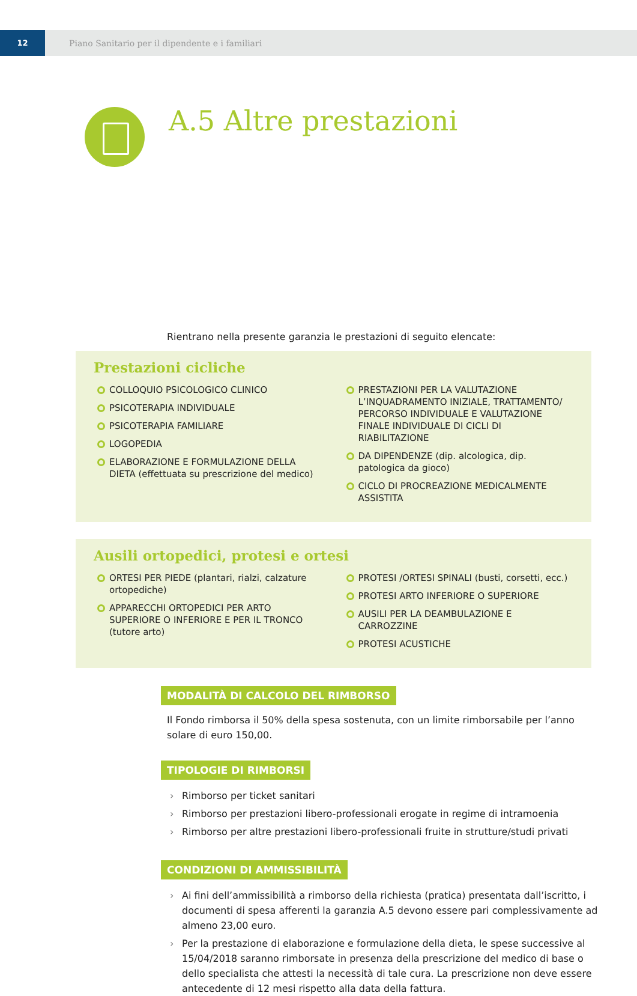12 Piano Sanitario per il dipendente e i familiari
A.5 Altre prestazioni
Rientrano nella presente garanzia le prestazioni di seguito elencate:
Prestazioni cicliche
COLLOQUIO PSICOLOGICO CLINICO
PSICOTERAPIA INDIVIDUALE
PSICOTERAPIA FAMILIARE
LOGOPEDIA
ELABORAZIONE E FORMULAZIONE DELLA DIETA (effettuata su prescrizione del medico)
PRESTAZIONI PER LA VALUTAZIONE L’INQUADRAMENTO INIZIALE, TRATTAMENTO/ PERCORSO INDIVIDUALE E VALUTAZIONE FINALE INDIVIDUALE DI CICLI DI RIABILITAZIONE
DA DIPENDENZE (dip. alcologica, dip. patologica da gioco)
CICLO DI PROCREAZIONE MEDICALMENTE ASSISTITA
Ausili ortopedici, protesi e ortesi
ORTESI PER PIEDE (plantari, rialzi, calzature ortopediche)
APPARECCHI ORTOPEDICI PER ARTO SUPERIORE O INFERIORE E PER IL TRONCO (tutore arto)
PROTESI /ORTESI SPINALI (busti, corsetti, ecc.)
PROTESI ARTO INFERIORE O SUPERIORE
AUSILI PER LA DEAMBULAZIONE E CARROZZINE
PROTESI ACUSTICHE
MODALITÀ DI CALCOLO DEL RIMBORSO
Il Fondo rimborsa il 50% della spesa sostenuta, con un limite rimborsabile per l’anno solare di euro 150,00.
TIPOLOGIE DI RIMBORSI
› Rimborso per ticket sanitari
› Rimborso per prestazioni libero-professionali erogate in regime di intramoenia
› Rimborso per altre prestazioni libero-professionali fruite in strutture/studi privati
CONDIZIONI DI AMMISSIBILITÀ
› Ai fini dell’ammissibilità a rimborso della richiesta (pratica) presentata dall’iscritto, i documenti di spesa afferenti la garanzia A.5 devono essere pari complessivamente ad almeno 23,00 euro.
› Per la prestazione di elaborazione e formulazione della dieta, le spese successive al 15/04/2018 saranno rimborsate in presenza della prescrizione del medico di base o dello specialista che attesti la necessità di tale cura. La prescrizione non deve essere antecedente di 12 mesi rispetto alla data della fattura.